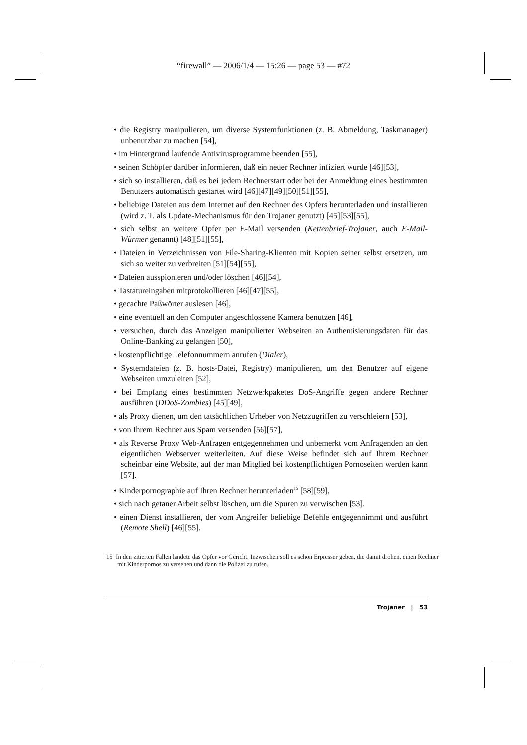“firewall” — 2006/1/4 — 15:26 — page 53 — #72
• die Registry manipulieren, um diverse Systemfunktionen (z. B. Abmeldung, Taskmanager) unbenutzbar zu machen [54],
• im Hintergrund laufende Antivirusprogramme beenden [55],
• seinen Schöpfer darüber informieren, daß ein neuer Rechner infiziert wurde [46][53],
• sich so installieren, daß es bei jedem Rechnerstart oder bei der Anmeldung eines bestimmten Benutzers automatisch gestartet wird [46][47][49][50][51][55],
• beliebige Dateien aus dem Internet auf den Rechner des Opfers herunterladen und installieren (wird z. T. als Update-Mechanismus für den Trojaner genutzt) [45][53][55],
• sich selbst an weitere Opfer per E-Mail versenden (Kettenbrief-Trojaner, auch E-Mail-Würmer genannt) [48][51][55],
• Dateien in Verzeichnissen von File-Sharing-Klienten mit Kopien seiner selbst ersetzen, um sich so weiter zu verbreiten [51][54][55],
• Dateien ausspionieren und/oder löschen [46][54],
• Tastatureingaben mitprotokollieren [46][47][55],
• gecachte Paßwörter auslesen [46],
• eine eventuell an den Computer angeschlossene Kamera benutzen [46],
• versuchen, durch das Anzeigen manipulierter Webseiten an Authentisierungsdaten für das Online-Banking zu gelangen [50],
• kostenpflichtige Telefonnummern anrufen (Dialer),
• Systemdateien (z. B. hosts-Datei, Registry) manipulieren, um den Benutzer auf eigene Webseiten umzuleiten [52],
• bei Empfang eines bestimmten Netzwerkpaketes DoS-Angriffe gegen andere Rechner ausführen (DDoS-Zombies) [45][49],
• als Proxy dienen, um den tatsächlichen Urheber von Netzzugriffen zu verschleiern [53],
• von Ihrem Rechner aus Spam versenden [56][57],
• als Reverse Proxy Web-Anfragen entgegennehmen und unbemerkt vom Anfragenden an den eigentlichen Webserver weiterleiten. Auf diese Weise befindet sich auf Ihrem Rechner scheinbar eine Website, auf der man Mitglied bei kostenpflichtigen Pornoseiten werden kann [57].
• Kinderpornographie auf Ihren Rechner herunterladen<sup>15</sup> [58][59],
• sich nach getaner Arbeit selbst löschen, um die Spuren zu verwischen [53].
• einen Dienst installieren, der vom Angreifer beliebige Befehle entgegennimmt und ausführt (Remote Shell) [46][55].
15 In den zitierten Fällen landete das Opfer vor Gericht. Inzwischen soll es schon Erpresser geben, die damit drohen, einen Rechner mit Kinderpornos zu versehen und dann die Polizei zu rufen.
Trojaner | 53